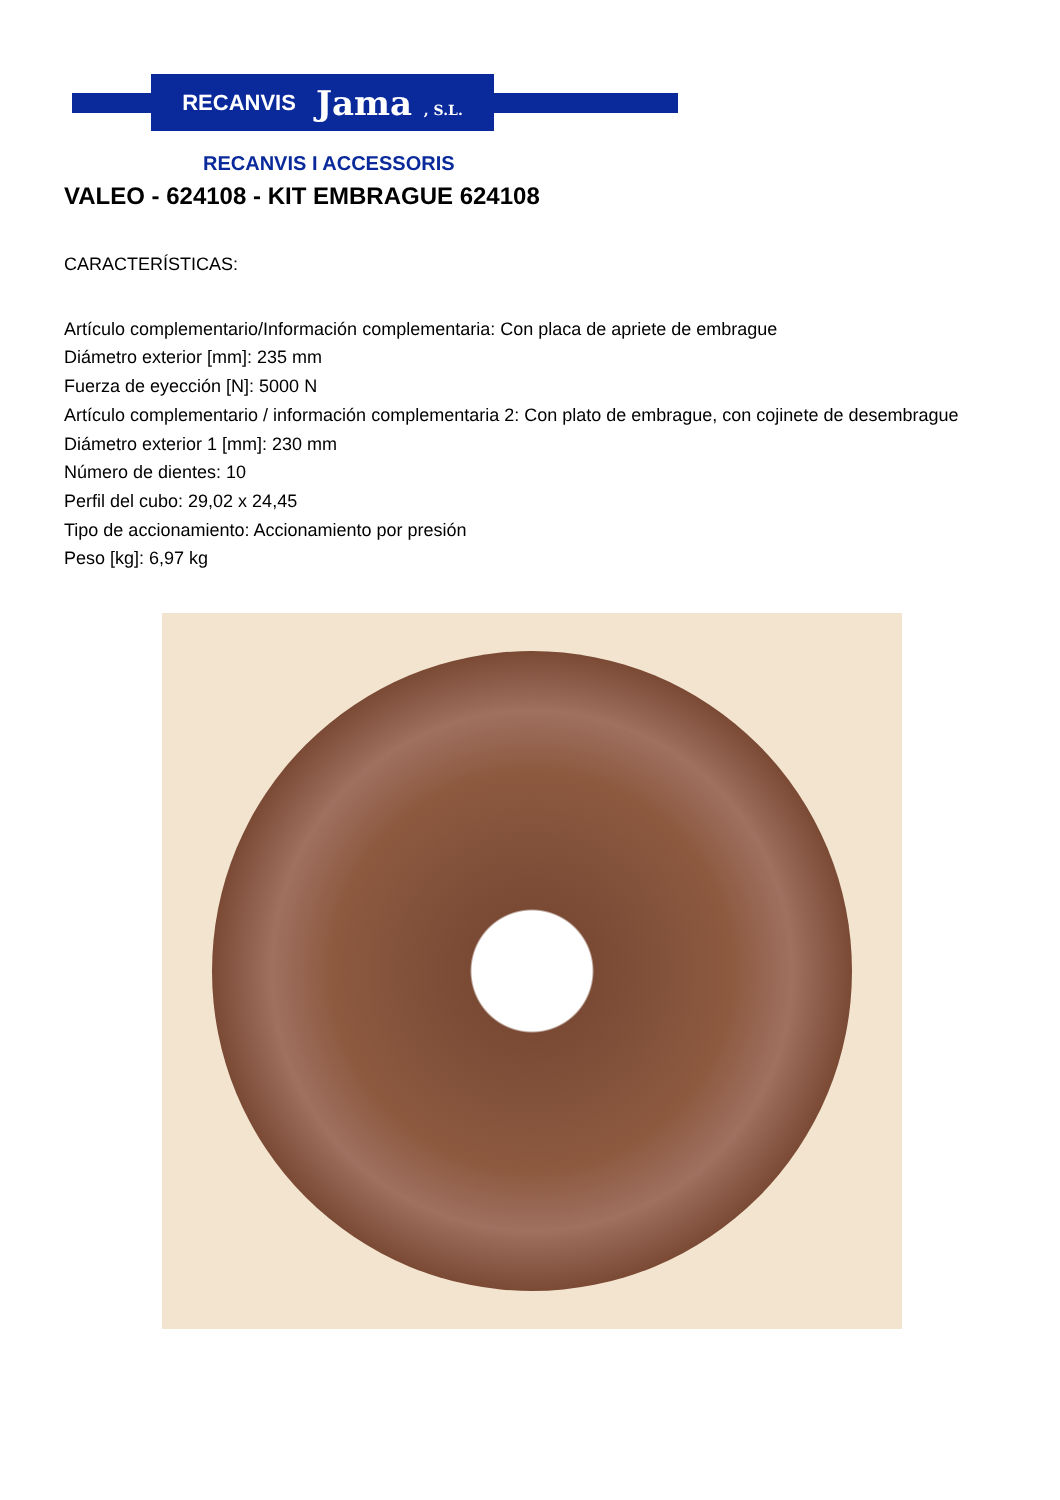RECANVIS Jama , S.L.
RECANVIS I ACCESSORIS
VALEO - 624108 - KIT EMBRAGUE 624108
CARACTERÍSTICAS:
Artículo complementario/Información complementaria: Con placa de apriete de embrague
Diámetro exterior [mm]: 235 mm
Fuerza de eyección [N]: 5000 N
Artículo complementario / información complementaria 2: Con plato de embrague, con cojinete de desembrague
Diámetro exterior 1 [mm]: 230 mm
Número de dientes: 10
Perfil del cubo: 29,02 x 24,45
Tipo de accionamiento: Accionamiento por presión
Peso [kg]: 6,97 kg